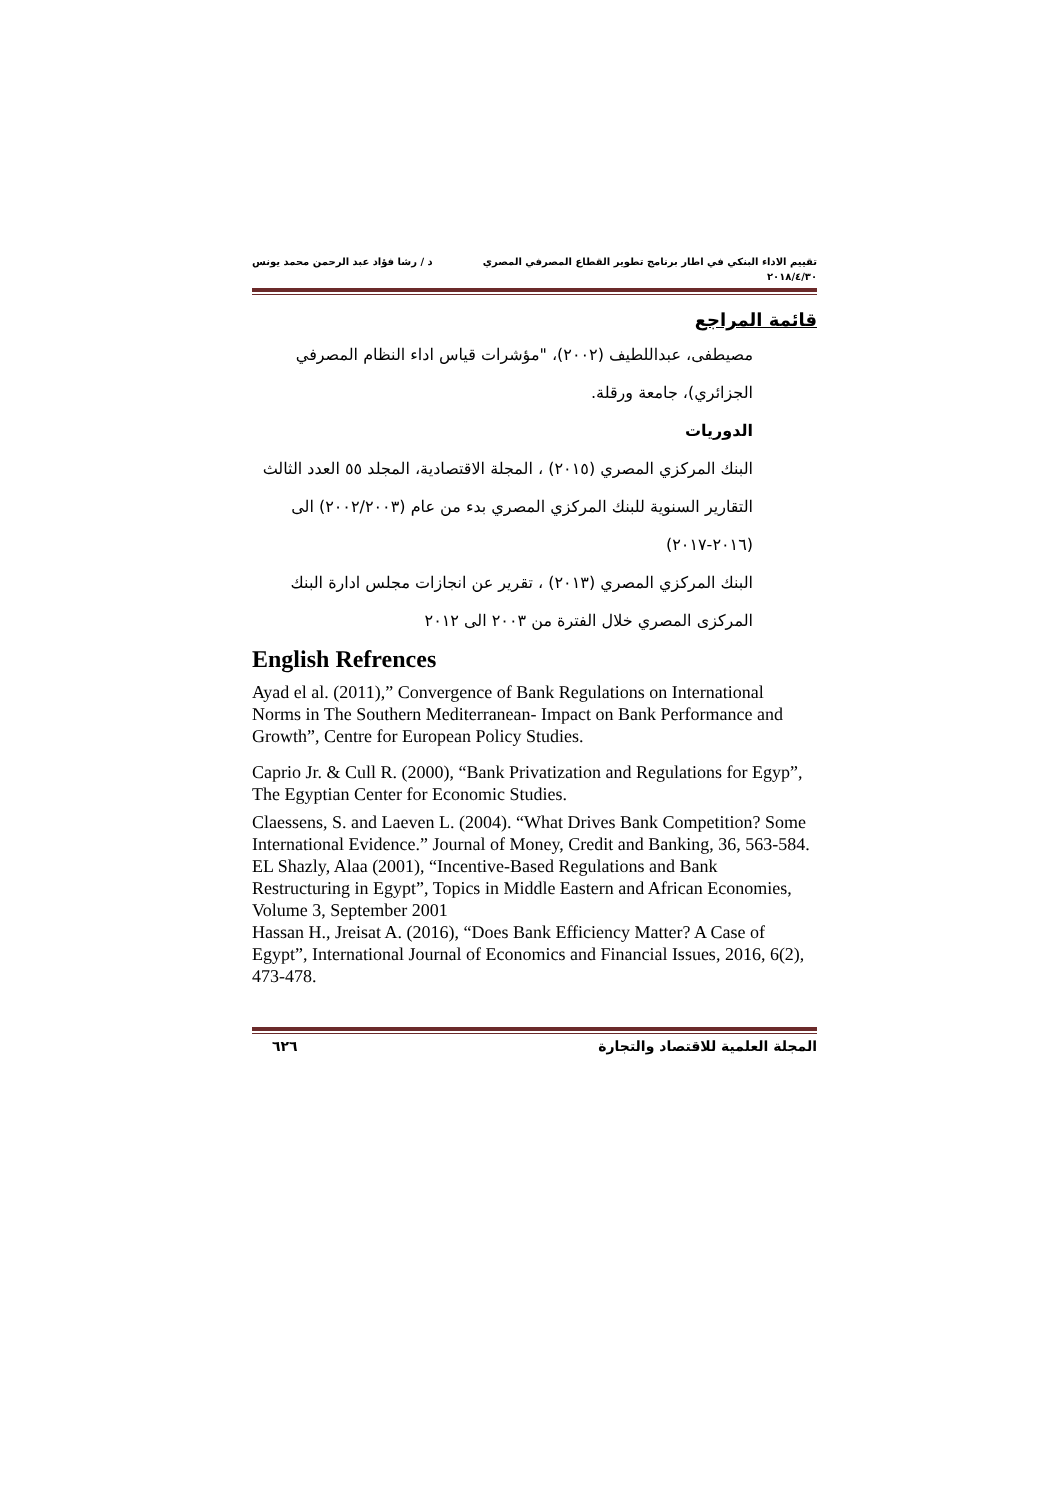تقييم الاداء البنكي في اطار برنامج تطوير القطاع المصرفي المصري د / رشا فؤاد عبد الرحمن محمد يونس
٢٠١٨/٤/٣٠
قائمة المراجع
مصيطفى، عبداللطيف (٢٠٠٢)، "مؤشرات قياس اداء النظام المصرفي الجزائري)، جامعة ورقلة.
الدوريات
البنك المركزي المصري (٢٠١٥) ، المجلة الاقتصادية، المجلد ٥٥ العدد الثالث
التقارير السنوية للبنك المركزي المصري بدء من عام (٢٠٠٢/٢٠٠٣) الى (٢٠١٦-٢٠١٧)
البنك المركزي المصري (٢٠١٣) ، تقرير عن انجازات مجلس ادارة البنك المركزى المصري خلال الفترة من ٢٠٠٣ الى ٢٠١٢
English Refrences
Ayad el al. (2011),” Convergence of Bank Regulations on International Norms in The Southern Mediterranean- Impact on Bank Performance and Growth”, Centre for European Policy Studies.
Caprio Jr. & Cull R. (2000), “Bank Privatization and Regulations for Egyp”, The Egyptian Center for Economic Studies.
Claessens, S. and Laeven L. (2004). “What Drives Bank Competition? Some International Evidence.” Journal of Money, Credit and Banking, 36, 563-584.
EL Shazly, Alaa (2001), “Incentive-Based Regulations and Bank Restructuring in Egypt”, Topics in Middle Eastern and African Economies, Volume 3, September 2001
Hassan H., Jreisat A. (2016), “Does Bank Efficiency Matter? A Case of Egypt”, International Journal of Economics and Financial Issues, 2016, 6(2), 473-478.
المجلة العلمية للاقتصاد والتجارة ٦٢٦